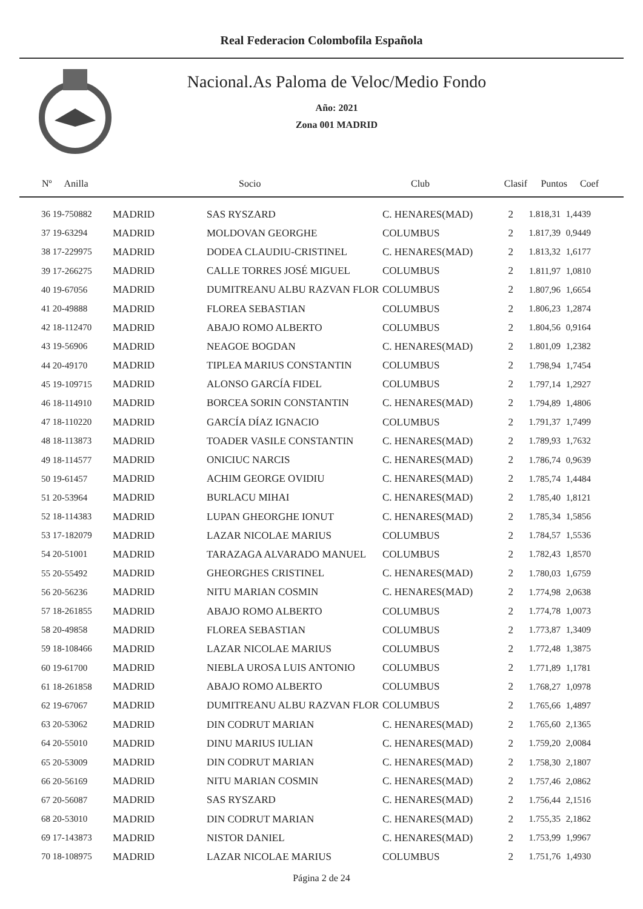Real Federacion Colombofila Española
Nacional.As Paloma de Veloc/Medio Fondo
Año: 2021
Zona 001 MADRID
| Nº Anilla | | Socio | Club | Clasif | Puntos | Coef |
| --- | --- | --- | --- | --- | --- | --- |
| 36 19-750882 | MADRID | SAS RYSZARD | C. HENARES(MAD) | 2 | 1.818,31 | 1,4439 |
| 37 19-63294 | MADRID | MOLDOVAN GEORGHE | COLUMBUS | 2 | 1.817,39 | 0,9449 |
| 38 17-229975 | MADRID | DODEA CLAUDIU-CRISTINEL | C. HENARES(MAD) | 2 | 1.813,32 | 1,6177 |
| 39 17-266275 | MADRID | CALLE TORRES JOSÉ MIGUEL | COLUMBUS | 2 | 1.811,97 | 1,0810 |
| 40 19-67056 | MADRID | DUMITREANU ALBU RAZVAN FLOR | COLUMBUS | 2 | 1.807,96 | 1,6654 |
| 41 20-49888 | MADRID | FLOREA SEBASTIAN | COLUMBUS | 2 | 1.806,23 | 1,2874 |
| 42 18-112470 | MADRID | ABAJO ROMO ALBERTO | COLUMBUS | 2 | 1.804,56 | 0,9164 |
| 43 19-56906 | MADRID | NEAGOE BOGDAN | C. HENARES(MAD) | 2 | 1.801,09 | 1,2382 |
| 44 20-49170 | MADRID | TIPLEA MARIUS CONSTANTIN | COLUMBUS | 2 | 1.798,94 | 1,7454 |
| 45 19-109715 | MADRID | ALONSO GARCÍA FIDEL | COLUMBUS | 2 | 1.797,14 | 1,2927 |
| 46 18-114910 | MADRID | BORCEA SORIN CONSTANTIN | C. HENARES(MAD) | 2 | 1.794,89 | 1,4806 |
| 47 18-110220 | MADRID | GARCÍA DÍAZ IGNACIO | COLUMBUS | 2 | 1.791,37 | 1,7499 |
| 48 18-113873 | MADRID | TOADER VASILE CONSTANTIN | C. HENARES(MAD) | 2 | 1.789,93 | 1,7632 |
| 49 18-114577 | MADRID | ONICIUC NARCIS | C. HENARES(MAD) | 2 | 1.786,74 | 0,9639 |
| 50 19-61457 | MADRID | ACHIM GEORGE OVIDIU | C. HENARES(MAD) | 2 | 1.785,74 | 1,4484 |
| 51 20-53964 | MADRID | BURLACU MIHAI | C. HENARES(MAD) | 2 | 1.785,40 | 1,8121 |
| 52 18-114383 | MADRID | LUPAN GHEORGHE IONUT | C. HENARES(MAD) | 2 | 1.785,34 | 1,5856 |
| 53 17-182079 | MADRID | LAZAR NICOLAE MARIUS | COLUMBUS | 2 | 1.784,57 | 1,5536 |
| 54 20-51001 | MADRID | TARAZAGA ALVARADO MANUEL | COLUMBUS | 2 | 1.782,43 | 1,8570 |
| 55 20-55492 | MADRID | GHEORGHES CRISTINEL | C. HENARES(MAD) | 2 | 1.780,03 | 1,6759 |
| 56 20-56236 | MADRID | NITU MARIAN COSMIN | C. HENARES(MAD) | 2 | 1.774,98 | 2,0638 |
| 57 18-261855 | MADRID | ABAJO ROMO ALBERTO | COLUMBUS | 2 | 1.774,78 | 1,0073 |
| 58 20-49858 | MADRID | FLOREA SEBASTIAN | COLUMBUS | 2 | 1.773,87 | 1,3409 |
| 59 18-108466 | MADRID | LAZAR NICOLAE MARIUS | COLUMBUS | 2 | 1.772,48 | 1,3875 |
| 60 19-61700 | MADRID | NIEBLA UROSA LUIS ANTONIO | COLUMBUS | 2 | 1.771,89 | 1,1781 |
| 61 18-261858 | MADRID | ABAJO ROMO ALBERTO | COLUMBUS | 2 | 1.768,27 | 1,0978 |
| 62 19-67067 | MADRID | DUMITREANU ALBU RAZVAN FLOR | COLUMBUS | 2 | 1.765,66 | 1,4897 |
| 63 20-53062 | MADRID | DIN CODRUT MARIAN | C. HENARES(MAD) | 2 | 1.765,60 | 2,1365 |
| 64 20-55010 | MADRID | DINU MARIUS IULIAN | C. HENARES(MAD) | 2 | 1.759,20 | 2,0084 |
| 65 20-53009 | MADRID | DIN CODRUT MARIAN | C. HENARES(MAD) | 2 | 1.758,30 | 2,1807 |
| 66 20-56169 | MADRID | NITU MARIAN COSMIN | C. HENARES(MAD) | 2 | 1.757,46 | 2,0862 |
| 67 20-56087 | MADRID | SAS RYSZARD | C. HENARES(MAD) | 2 | 1.756,44 | 2,1516 |
| 68 20-53010 | MADRID | DIN CODRUT MARIAN | C. HENARES(MAD) | 2 | 1.755,35 | 2,1862 |
| 69 17-143873 | MADRID | NISTOR DANIEL | C. HENARES(MAD) | 2 | 1.753,99 | 1,9967 |
| 70 18-108975 | MADRID | LAZAR NICOLAE MARIUS | COLUMBUS | 2 | 1.751,76 | 1,4930 |
Página 2 de 24